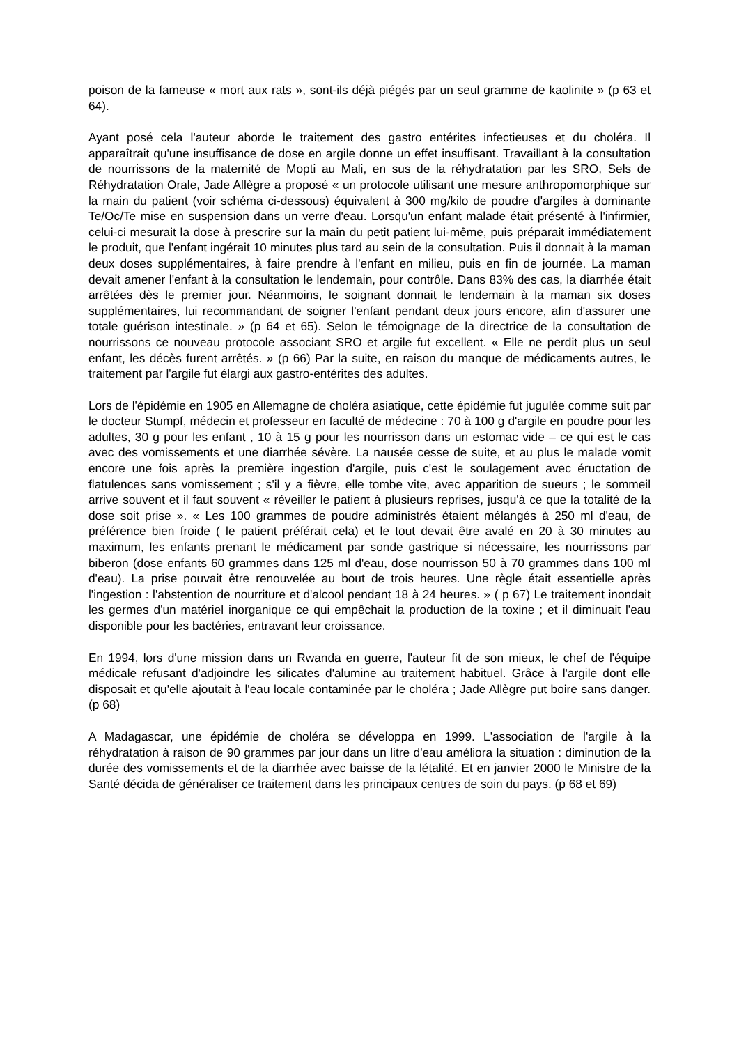poison de la fameuse « mort aux rats », sont-ils déjà piégés par un seul gramme de kaolinite » (p 63 et 64).
Ayant posé cela l'auteur aborde le traitement des gastro entérites infectieuses et du choléra. Il apparaîtrait qu'une insuffisance de dose en argile donne un effet insuffisant. Travaillant à la consultation de nourrissons de la maternité de Mopti au Mali, en sus de la réhydratation par les SRO, Sels de Réhydratation Orale, Jade Allègre a proposé « un protocole utilisant une mesure anthropomorphique sur la main du patient (voir schéma ci-dessous) équivalent à 300 mg/kilo de poudre d'argiles à dominante Te/Oc/Te mise en suspension dans un verre d'eau. Lorsqu'un enfant malade était présenté à l'infirmier, celui-ci mesurait la dose à prescrire sur la main du petit patient lui-même, puis préparait immédiatement le produit, que l'enfant ingérait 10 minutes plus tard au sein de la consultation. Puis il donnait à la maman deux doses supplémentaires, à faire prendre à l'enfant en milieu, puis en fin de journée. La maman devait amener l'enfant à la consultation le lendemain, pour contrôle. Dans 83% des cas, la diarrhée était arrêtées dès le premier jour. Néanmoins, le soignant donnait le lendemain à la maman six doses supplémentaires, lui recommandant de soigner l'enfant pendant deux jours encore, afin d'assurer une totale guérison intestinale. » (p 64 et 65). Selon le témoignage de la directrice de la consultation de nourrissons ce nouveau protocole associant SRO et argile fut excellent. « Elle ne perdit plus un seul enfant, les décès furent arrêtés. » (p 66) Par la suite, en raison du manque de médicaments autres, le traitement par l'argile fut élargi aux gastro-entérites des adultes.
Lors de l'épidémie en 1905 en Allemagne de choléra asiatique, cette épidémie fut jugulée comme suit par le docteur Stumpf, médecin et professeur en faculté de médecine : 70 à 100 g d'argile en poudre pour les adultes, 30 g pour les enfant , 10 à 15 g pour les nourrisson dans un estomac vide – ce qui est le cas avec des vomissements et une diarrhée sévère. La nausée cesse de suite, et au plus le malade vomit encore une fois après la première ingestion d'argile, puis c'est le soulagement avec éructation de flatulences sans vomissement ; s'il y a fièvre, elle tombe vite, avec apparition de sueurs ; le sommeil arrive souvent et il faut souvent « réveiller le patient à plusieurs reprises, jusqu'à ce que la totalité de la dose soit prise ». « Les 100 grammes de poudre administrés étaient mélangés à 250 ml d'eau, de préférence bien froide ( le patient préférait cela) et le tout devait être avalé en 20 à 30 minutes au maximum, les enfants prenant le médicament par sonde gastrique si nécessaire, les nourrissons par biberon (dose enfants 60 grammes dans 125 ml d'eau, dose nourrisson 50 à 70 grammes dans 100 ml d'eau). La prise pouvait être renouvelée au bout de trois heures. Une règle était essentielle après l'ingestion : l'abstention de nourriture et d'alcool pendant 18 à 24 heures. » ( p 67) Le traitement inondait les germes d'un matériel inorganique ce qui empêchait la production de la toxine ; et il diminuait l'eau disponible pour les bactéries, entravant leur croissance.
En 1994, lors d'une mission dans un Rwanda en guerre, l'auteur fit de son mieux, le chef de l'équipe médicale refusant d'adjoindre les silicates d'alumine au traitement habituel. Grâce à l'argile dont elle disposait et qu'elle ajoutait à l'eau locale contaminée par le choléra ; Jade Allègre put boire sans danger. (p 68)
A Madagascar, une épidémie de choléra se développa en 1999. L'association de l'argile à la réhydratation à raison de 90 grammes par jour dans un litre d'eau améliora la situation : diminution de la durée des vomissements et de la diarrhée avec baisse de la létalité. Et en janvier 2000 le Ministre de la Santé décida de généraliser ce traitement dans les principaux centres de soin du pays. (p 68 et 69)